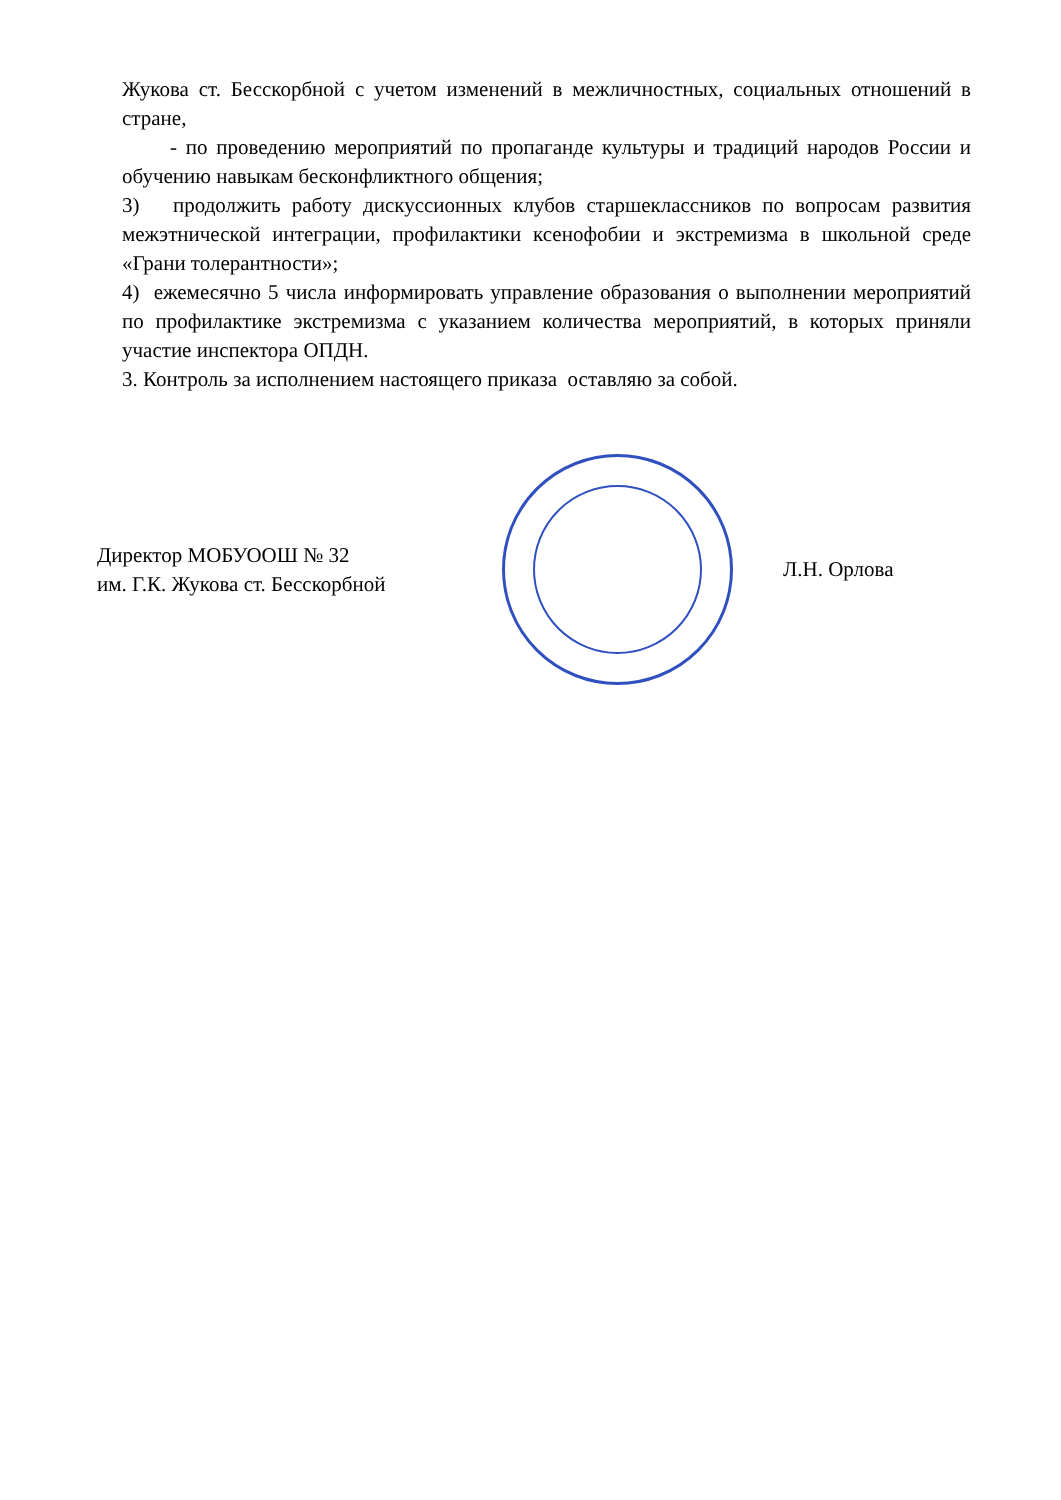Жукова ст. Бесскорбной с учетом изменений в межличностных, социальных отношений в стране,
- по проведению мероприятий по пропаганде культуры и традиций народов России и обучению навыкам бесконфликтного общения;
3) продолжить работу дискуссионных клубов старшеклассников по вопросам развития межэтнической интеграции, профилактики ксенофобии и экстремизма в школьной среде «Грани толерантности»;
4) ежемесячно 5 числа информировать управление образования о выполнении мероприятий по профилактике экстремизма с указанием количества мероприятий, в которых приняли участие инспектора ОПДН.
3. Контроль за исполнением настоящего приказа оставляю за собой.
Директор МОБУООШ № 32
им. Г.К. Жукова ст. Бесскорбной
Л.Н. Орлова